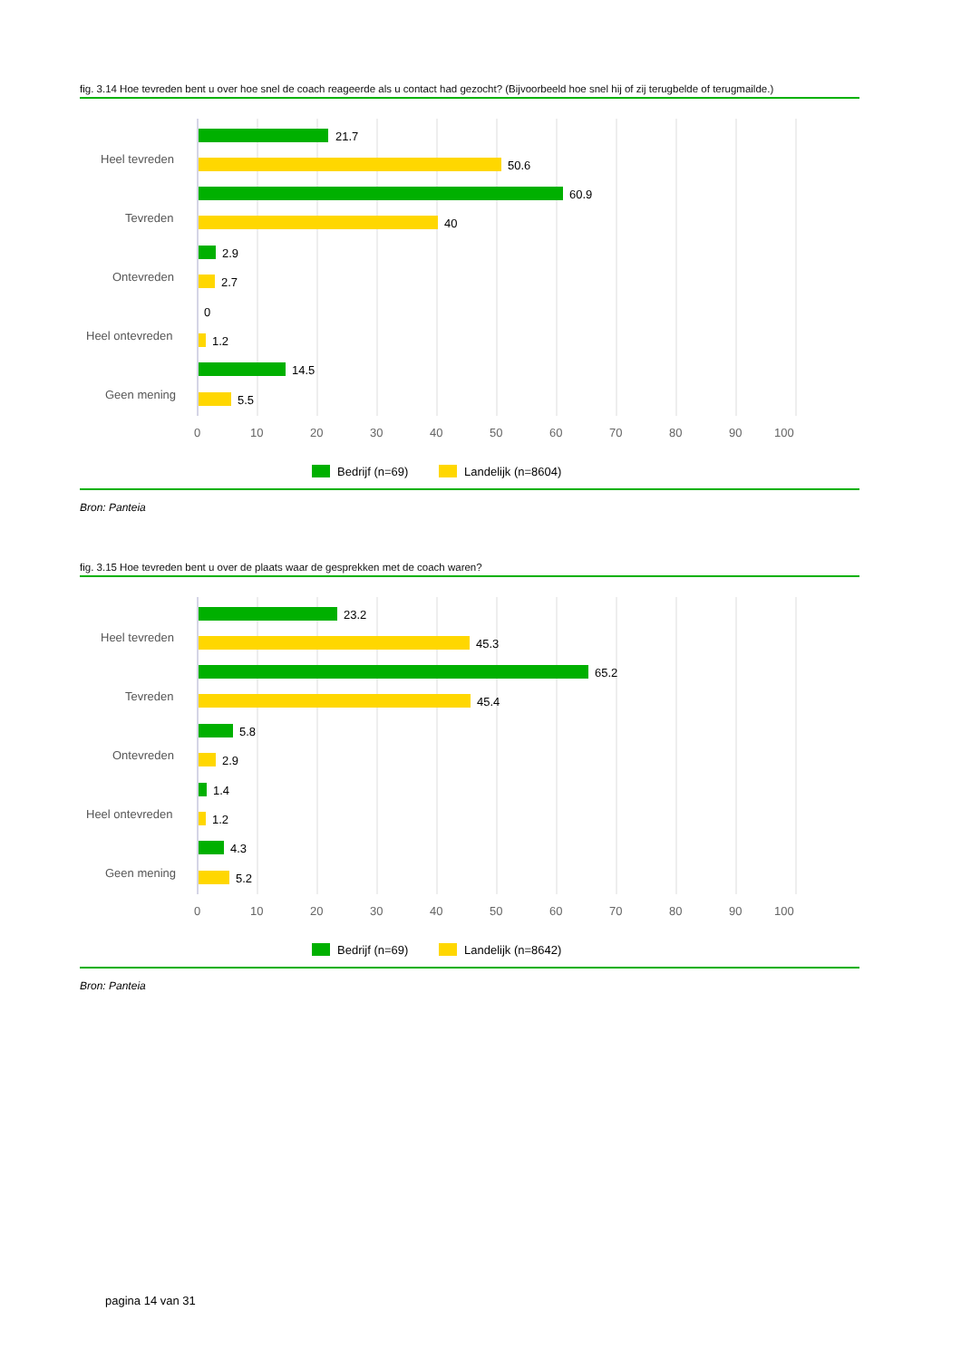fig. 3.14 Hoe tevreden bent u over hoe snel de coach reageerde als u contact had gezocht? (Bijvoorbeeld hoe snel hij of zij terugbelde of terugmailde.)
Heel tevreden
Tevreden
Ontevreden
Heel ontevreden
Geen mening
21.7
50.6
60.9
40
2.9
2.7
0
1.2
14.5
5.5
0
10
20
30
40
50
60
70
80
90
100
Bedrijf (n=69)
Landelijk (n=8604)
Bron: Panteia
fig. 3.15 Hoe tevreden bent u over de plaats waar de gesprekken met de coach waren?
Heel tevreden
Tevreden
Ontevreden
Heel ontevreden
Geen mening
23.2
45.3
65.2
45.4
5.8
2.9
1.4
1.2
4.3
5.2
0
10
20
30
40
50
60
70
80
90
100
Bedrijf (n=69)
Landelijk (n=8642)
Bron: Panteia
pagina 14 van 31